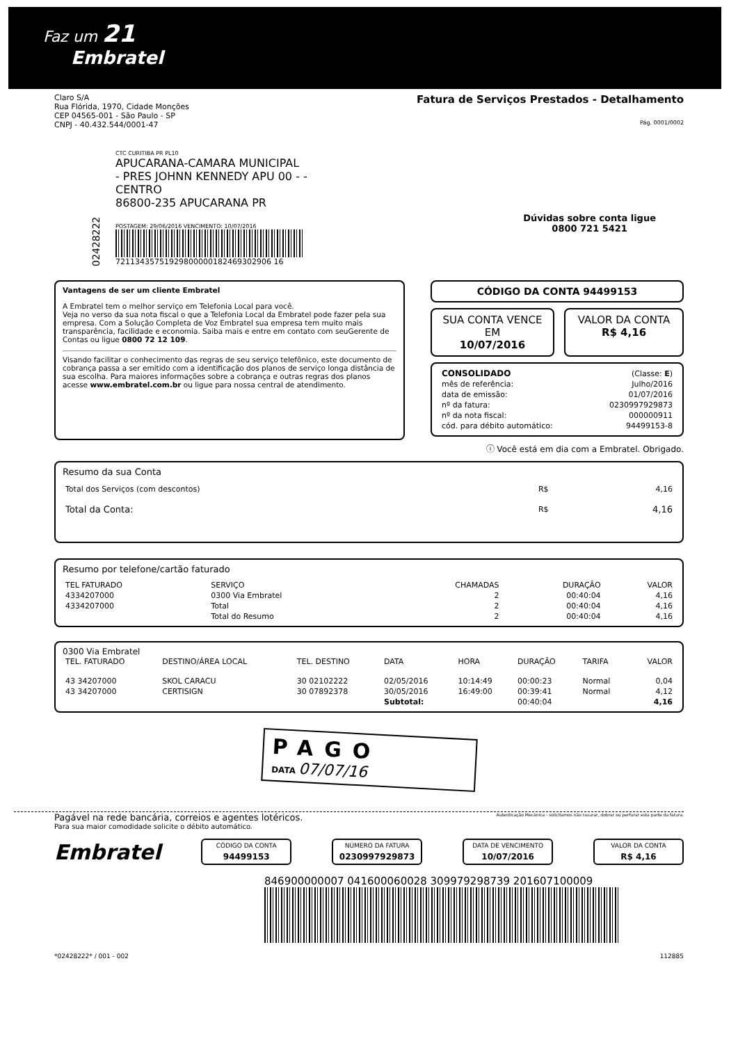Faz um 21
Embratel
Claro S/A
Rua Flórida, 1970, Cidade Monções
CEP 04565-001 - São Paulo - SP
CNPJ - 40.432.544/0001-47
Fatura de Serviços Prestados - Detalhamento
Pág. 0001/0002
02428222
CTC CURITIBA PR PL10
APUCARANA-CAMARA MUNICIPAL
- PRES JOHNN KENNEDY APU 00 - -
CENTRO
86800-235 APUCARANA PR
POSTAGEM: 29/06/2016 VENCIMENTO: 10/07/2016
72113435751929800000182469302906 16
Dúvidas sobre conta ligue
0800 721 5421
Vantagens de ser um cliente Embratel
A Embratel tem o melhor serviço em Telefonia Local para você.
Veja no verso da sua nota fiscal o que a Telefonia Local da Embratel pode fazer pela sua empresa. Com a Solução Completa de Voz Embratel sua empresa tem muito mais transparência, facilidade e economia. Saiba mais e entre em contato com seuGerente de Contas ou ligue 0800 72 12 109.
Visando facilitar o conhecimento das regras de seu serviço telefônico, este documento de cobrança passa a ser emitido com a identificação dos planos de serviço longa distância de sua escolha. Para maiores informações sobre a cobrança e outras regras dos planos acesse www.embratel.com.br ou ligue para nossa central de atendimento.
CÓDIGO DA CONTA 94499153
SUA CONTA VENCE EM
10/07/2016
VALOR DA CONTA
R$ 4,16
| CONSOLIDADO | (Classe: E ) |
| mês de referência: | Julho/2016 |
| data de emissão: | 01/07/2016 |
| nº da fatura: | 0230997929873 |
| nº da nota fiscal: | 000000911 |
| cód. para débito automático: | 94499153-8 |
ⓘ Você está em dia com a Embratel. Obrigado.
Resumo da sua Conta
| Total dos Serviços (com descontos) | R$ | 4,16 |
| Total da Conta: | R$ | 4,16 |
Resumo por telefone/cartão faturado
| TEL FATURADO | SERVIÇO | CHAMADAS | DURAÇÃO | VALOR |
| --- | --- | --- | --- | --- |
| 4334207000 | 0300 Via Embratel | 2 | 00:40:04 | 4,16 |
| 4334207000 | Total | 2 | 00:40:04 | 4,16 |
| | Total do Resumo | 2 | 00:40:04 | 4,16 |
0300 Via Embratel
| TEL. FATURADO | DESTINO/ÁREA LOCAL | TEL. DESTINO | DATA | HORA | DURAÇÃO | TARIFA | VALOR |
| --- | --- | --- | --- | --- | --- | --- | --- |
| 43 34207000 | SKOL CARACU | 30 02102222 | 02/05/2016 | 10:14:49 | 00:00:23 | Normal | 0,04 |
| 43 34207000 | CERTISIGN | 30 07892378 | 30/05/2016 | 16:49:00 | 00:39:41 | Normal | 4,12 |
| | | | Subtotal: | | 00:40:04 | | 4,16 |
PAGO
DATA 07/07/16
Pagável na rede bancária, correios e agentes lotéricos.
Para sua maior comodidade solicite o débito automático.
Autenticação Mecânica - solicitamos não rasurar, dobrar ou perfurar esta parte da fatura.
Embratel
CÓDIGO DA CONTA
94499153
NÚMERO DA FATURA
0230997929873
DATA DE VENCIMENTO
10/07/2016
VALOR DA CONTA
R$ 4,16
846900000007 041600060028 309979298739 201607100009
*02428222* / 001 - 002 112885